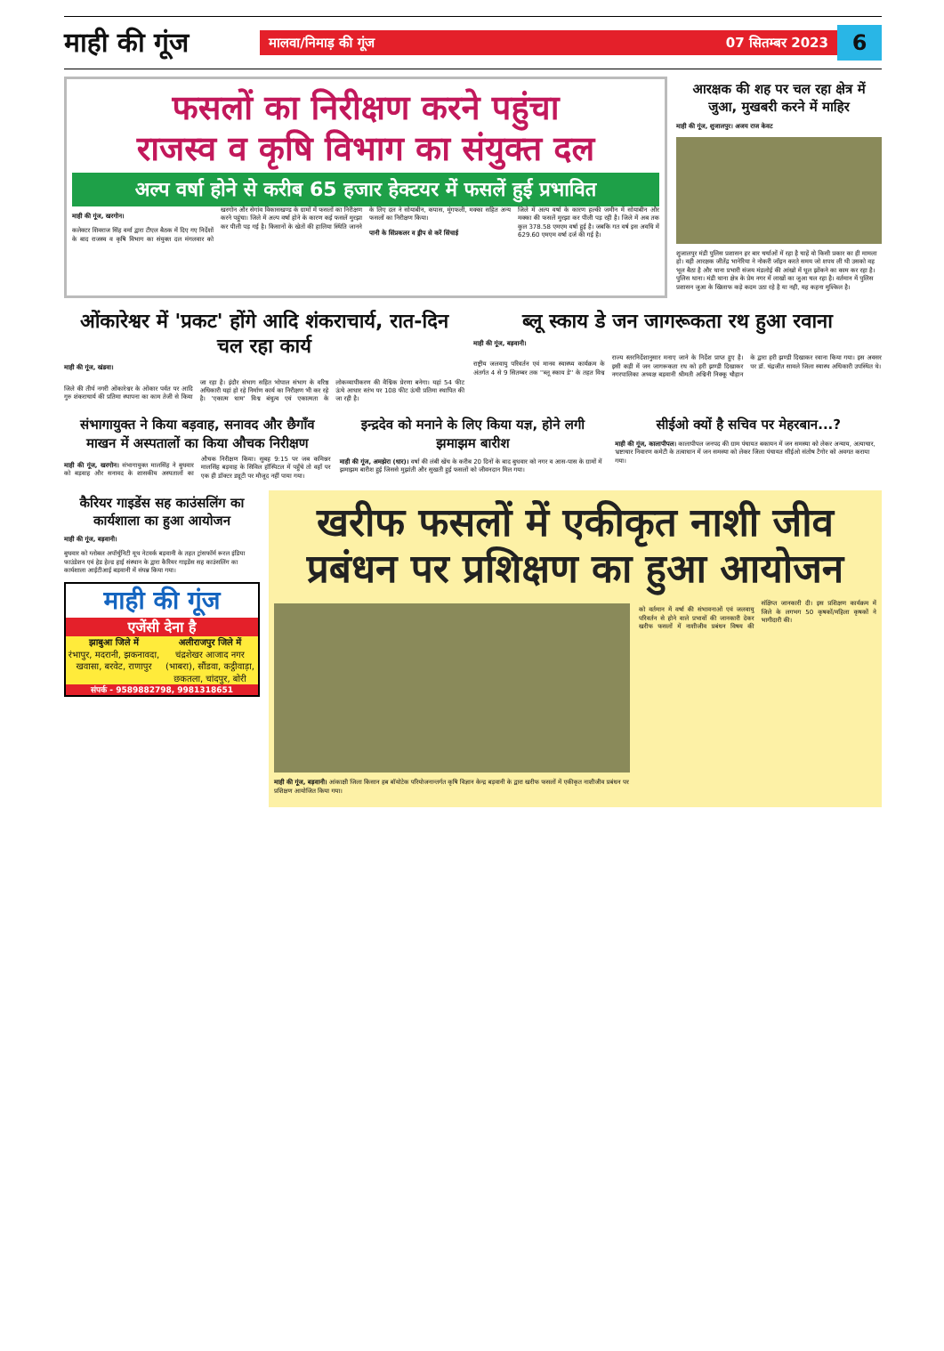माही की गूंज
मालवा/निमाड़ की गूंज 07 सितम्बर 2023
6
फसलों का निरीक्षण करने पहुंचा
राजस्व व कृषि विभाग का संयुक्त दल
अल्प वर्षा होने से करीब 65 हजार हेक्टयर में फसलें हुई प्रभावित
माही की गूंज, खरगोन।
कलेक्टर शिवराज सिंह वर्मा द्वारा टीएल बैठक में दिए गए निर्देशों के बाद राजस्व व कृषि विभाग का संयुक्त दल मंगलवार को खरगोन और सेगांव विकासखण्ड के ग्रामों में फसलों का निरीक्षण करने पहुंचा। जिले में अल्प वर्षा होने के कारण कई फसलें मुरझा कर पीली पड़ गई है। किसानों के खेतों की हालिया स्थिति जानने के लिए दल ने सोयाबीन, कपास, मूंगफली, मक्का सहित अन्य फसलों का निरीक्षण किया।
पानी के सिंप्रकलर व ड्रीप से करें सिंचाई
जिले में अल्प वर्षा के कारण हल्की जमीन में सोयाबीन और मक्का की फसलें मुरझा कर पीली पड़ रही है। जिले में अब तक कुल 378.58 एमएम वर्षा हुई है। जबकि गत वर्ष इस अवधि में 629.60 एमएम वर्षा दर्ज की गई है।
आरक्षक की शह पर चल रहा क्षेत्र में जुआ, मुखबरी करने में माहिर
माही की गूंज, शुजालपुर। अजय राज केवट
शुजालपुर मंडी पुलिस प्रशासन हर बार चर्चाओं में रहा है चाहें वो किसी प्रकार का ही मामला हो। वही आरक्षक जीतेंद्र भानेरिया ने नोकरी जॉइन करते समय जो शपथ ली थी उसको वह भूल बैठा है और थाना प्रभारी संजय मंडलोई की आंखो में धूल झोंकने का काम कर रहा है। पुलिस थाना। मंडी थाना क्षेत्र के प्रेम नगर में लाखों का जुआ चल रहा है। वर्तमान में पुलिस प्रशासन जुआ के खिलाफ कड़े कदम उठा रहे है या नही, यह कहना मुश्किल है।
ओंकारेश्वर में 'प्रकट' होंगे आदि शंकराचार्य, रात-दिन चल रहा कार्य
माही की गूंज, खंडवा।
जिले की तीर्थ नगरी ओंकारेश्वर के ओंकार पर्वत पर आदि गुरु शंकराचार्य की प्रतिमा स्थापना का काम तेजी से किया जा रहा है। इंदौर संभाग सहित भोपाल संभाग के वरिष्ठ अधिकारी यहां हो रहे निर्माण कार्य का निरीक्षण भी कर रहे है। 'एकात्म धाम' विश्व बंधुत्व एवं एकात्मता के लोकव्यापीकरण की वैश्विक प्रेरणा बनेगा। यहां 54 फीट ऊंचे आधार स्तंभ पर 108 फीट ऊंची प्रतिमा स्थापित की जा रही है।
ब्लू स्काय डे जन जागरूकता रथ हुआ रवाना
माही की गूंज, बड़वानी।
राष्ट्रीय जलवायु परिवर्तन एवं मानव स्वास्थ्य कार्यक्रम के अंतर्गत 4 से 9 सितम्बर तक ''ब्लू स्काय डे'' के तहत विश्व राज्य स्तरनिर्देशानुसार मनाए जाने के निर्देश प्राप्त हुए है। इसी कड़ी में जन जागरूकता रथ को हरी झण्डी दिखाकर नगरपालिका अध्यक्ष बड़वानी श्रीमती अश्विनी निक्कू चौहान के द्वारा हरी झण्डी दिखाकर रवाना किया गया। इस अवसर पर डॉ. चंद्रजीत सावले जिला स्वास्थ अधिकारी उपस्थित थे।
संभागायुक्त ने किया बड़वाह, सनावद और छैगाँव माखन में अस्पतालों का किया औचक निरीक्षण
माही की गूंज, खरगोन। संभागायुक्त मालसिंह ने बुधवार को बड़वाह और सनावद के शासकीय अस्पतालों का औचक निरीक्षण किया। सुबह 9:15 पर जब कमिश्नर मालसिंह बड़वाह के सिविल हॉस्पिटल में पहुँचे तो वहाँ पर एक ही डॉक्टर ड्यूटी पर मौजूद नहीं पाया गया।
इन्द्रदेव को मनाने के लिए किया यज्ञ, होने लगी झमाझम बारीश
माही की गूंज, अमझेरा (धार)। वर्षा की लंबी खेंच के करीब 20 दिनों के बाद बुधवार को नगर व आस-पास के ग्रामों में झमाझम बारीश हुई जिससे मुझांती और सुखती हुई फसलों को जीवनदान मिल गया।
सीईओ क्यों है सचिव पर मेहरबान...?
माही की गूंज, कालापीपल। कालापीपल जनपद की ग्राम पंचायत बकायन में जन समस्या को लेकर अन्याय, अत्याचार, भ्रष्टाचार निवारण कमेटी के तत्वाधान में जन समस्या को लेकर जिला पंचायत सीईओ संतोष टैगोर को अवगत कराया गया।
कैरियर गाइडेंस सह काउंसलिंग का कार्यशाला का हुआ आयोजन
माही की गूंज, बड़वानी।
बुधवार को ग्लोबल अपॉर्चुनिटी यूथ नेटवर्क बड़वानी के तहत ट्रांसफॉर्म रूरल इंडिया फाउंडेशन एवं हेड हेल्ड हाई संस्थान के द्वारा कैरियर गाइडेंस सह काउंसलिंग का कार्यशाला आईटीआई बड़वानी में संपन्न किया गया।
माही की गूंज
एजेंसी देना है
झाबुआ जिले में
रंभापुर, मदरानी, झकनावदा, खवासा, बरवेट, राणापुर
अलीराजपुर जिले में
चंद्रशेखर आजाद नगर (भाबरा), सौंडवा, कट्ठीवाड़ा, छकतला, चांदपुर, बोरी
संपर्क - 9589882798, 9981318651
खरीफ फसलों में एकीकृत नाशी जीव प्रबंधन पर प्रशिक्षण का हुआ आयोजन
माही की गूंज, बड़वानी। आंकाक्षी जिला किसान हब बॉयोटेक परियोजनान्तर्गत कृषि विज्ञान केन्द्र बड़वानी के द्वारा खरीफ फसलों में एकीकृत नाशीजीव प्रबंधन पर प्रशिक्षण आयोजित किया गया।
को वर्तमान में वर्षा की संभावनाओं एवं जलवायु परिवर्तन से होने वाले प्रभावों की जानकारी देकर खरीफ फसलों में नाशीजीव प्रबंधन विषय की संक्षिप्त जानकारी दी। इस प्रशिक्षण कार्यक्रम में जिले के लगभग 50 कृषकों/महिला कृषकों ने भागीदारी की।